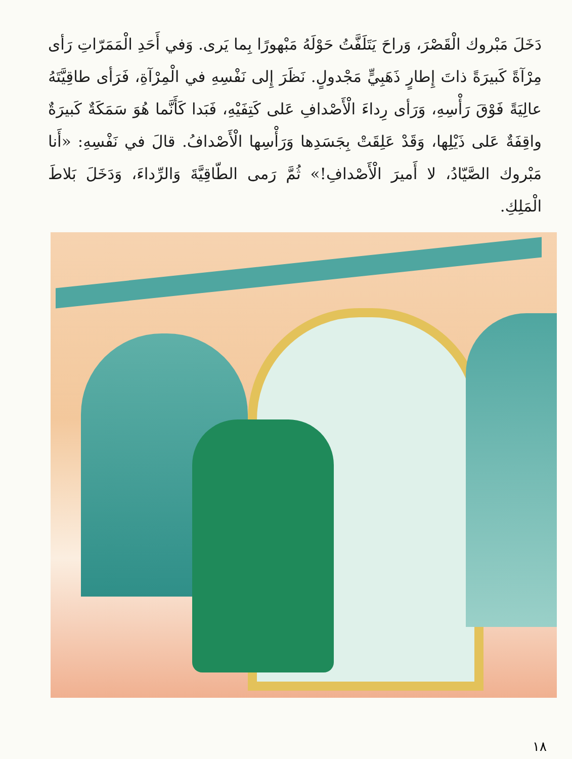دَخَلَ مَبْروك الْقَصْرَ، وَراحَ يَتَلَفَّتُ حَوْلَهُ مَبْهورًا بِما يَرى. وَفي أَحَدِ الْمَمَرّاتِ رَأى مِرْآةً كَبيرَةً ذاتَ إِطارٍ ذَهَبِيٍّ مَجْدولٍ. نَظَرَ إِلى نَفْسِهِ في الْمِرْآةِ، فَرَأى طاقِيَّتَهُ عالِيَةً فَوْقَ رَأْسِهِ، وَرَأى رِداءَ الْأَصْدافِ عَلى كَتِفَيْهِ، فَبَدا كَأَنَّما هُوَ سَمَكَةٌ كَبيرَةٌ واقِفَةٌ عَلى ذَيْلِها، وَقَدْ عَلِقَتْ بِجَسَدِها وَرَأْسِها الْأَصْدافُ. قالَ في نَفْسِهِ: «أَنا مَبْروك الصَّيّادُ، لا أَميرَ الْأَصْدافِ!» ثُمَّ رَمى الطّاقِيَّةَ وَالرِّداءَ، وَدَخَلَ بَلاطَ الْمَلِكِ.
١٨